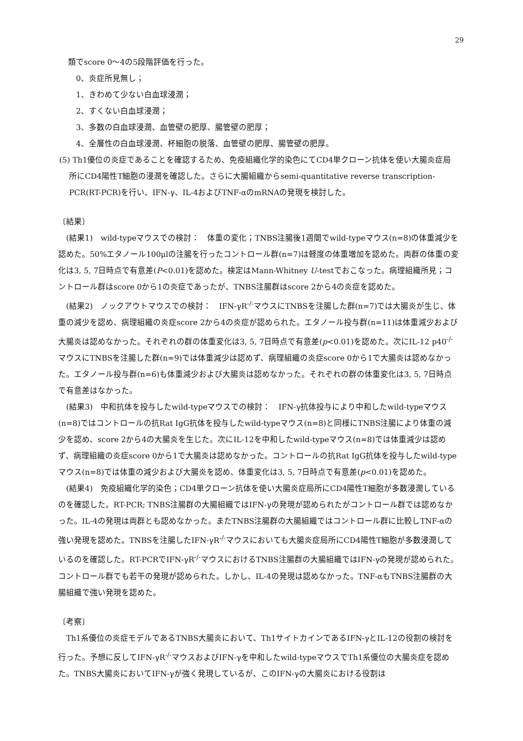29
類でscore 0～4の5段階評価を行った。
0、炎症所見無し；
1、きわめて少ない白血球浸潤；
2、すくない白血球浸潤；
3、多数の白血球浸潤、血管壁の肥厚、腸管壁の肥厚；
4、全層性の白血球浸潤、杯細胞の脱落、血管壁の肥厚、腸管壁の肥厚。
(5) Th1優位の炎症であることを確認するため、免疫組織化学的染色にてCD4単クローン抗体を使い大腸炎症局所にCD4陽性T細胞の浸潤を確認した。さらに大腸組織からsemi-quantitative reverse transcription-PCR(RT-PCR)を行い、IFN-γ、IL-4およびTNF-αのmRNAの発現を検討した。
〔結果〕
　(結果1)　wild-typeマウスでの検討：　体重の変化；TNBS注腸後1週間でwild-typeマウス(n=8)の体重減少を認めた。50%エタノール100μlの注腸を行ったコントロール群(n=7)は軽度の体重増加を認めた。両群の体重の変化は3, 5, 7日時点で有意差(P<0.01)を認めた。検定はMann-Whitney U-testでおこなった。病理組織所見；コントロール群はscore 0から1の炎症であったが、TNBS注腸群はscore 2から4の炎症を認めた。
　(結果2)　ノックアウトマウスでの検討：　IFN-γR<sup>-/-</sup>マウスにTNBSを注腸した群(n=7)では大腸炎が生じ、体重の減少を認め、病理組織の炎症score 2から4の炎症が認められた。エタノール投与群(n=11)は体重減少および大腸炎は認めなかった。それぞれの群の体重変化は3, 5, 7日時点で有意差(p<0.01)を認めた。次にIL-12 p40<sup>-/-</sup>マウスにTNBSを注腸した群(n=9)では体重減少は認めず、病理組織の炎症score 0から1で大腸炎は認めなかった。エタノール投与群(n=6)も体重減少および大腸炎は認めなかった。それぞれの群の体重変化は3, 5, 7日時点で有意差はなかった。
　(結果3)　中和抗体を投与したwild-typeマウスでの検討：　IFN-γ抗体投与により中和したwild-typeマウス(n=8)ではコントロールの抗Rat IgG抗体を投与したwild-typeマウス(n=8)と同様にTNBS注腸により体重の減少を認め、score 2から4の大腸炎を生じた。次にIL-12を中和したwild-typeマウス(n=8)では体重減少は認めず、病理組織の炎症score 0から1で大腸炎は認めなかった。コントロールの抗Rat IgG抗体を投与したwild-typeマウス(n=8)では体重の減少および大腸炎を認め、体重変化は3, 5, 7日時点で有意差(p<0.01)を認めた。
　(結果4)　免疫組織化学的染色；CD4単クローン抗体を使い大腸炎症局所にCD4陽性T細胞が多数浸潤しているのを確認した。RT-PCR; TNBS注腸群の大腸組織ではIFN-γの発現が認められたがコントロール群では認めなかった。IL-4の発現は両群とも認めなかった。またTNBS注腸群の大腸組織ではコントロール群に比較しTNF-αの強い発現を認めた。TNBSを注腸したIFN-γR<sup>-/-</sup>マウスにおいても大腸炎症局所にCD4陽性T細胞が多数浸潤しているのを確認した。RT-PCRでIFN-γR<sup>-/-</sup>マウスにおけるTNBS注腸群の大腸組織ではIFN-γの発現が認められた。コントロール群でも若干の発現が認められた。しかし、IL-4の発現は認めなかった。TNF-αもTNBS注腸群の大腸組織で強い発現を認めた。
〔考察〕
　Th1系優位の炎症モデルであるTNBS大腸炎において、Th1サイトカインであるIFN-γとIL-12の役割の検討を行った。予想に反してIFN-γR<sup>-/-</sup>マウスおよびIFN-γを中和したwild-typeマウスでTh1系優位の大腸炎症を認めた。TNBS大腸炎においてIFN-γが強く発現しているが、このIFN-γの大腸炎における役割は